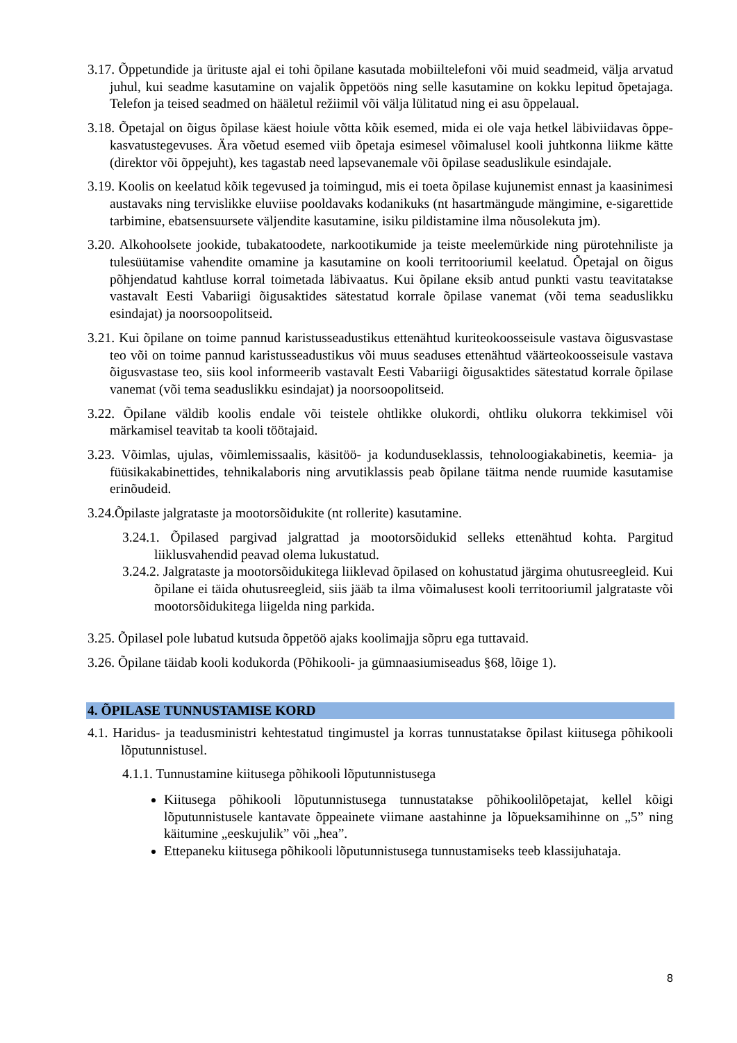3.17. Õppetundide ja ürituste ajal ei tohi õpilane kasutada mobiiltelefoni või muid seadmeid, välja arvatud juhul, kui seadme kasutamine on vajalik õppetöös ning selle kasutamine on kokku lepitud õpetajaga. Telefon ja teised seadmed on hääletul režiimil või välja lülitatud ning ei asu õppelaual.
3.18. Õpetajal on õigus õpilase käest hoiule võtta kõik esemed, mida ei ole vaja hetkel läbiviidavas õppe-kasvatustegevuses. Ära võetud esemed viib õpetaja esimesel võimalusel kooli juhtkonna liikme kätte (direktor või õppejuht), kes tagastab need lapsevanemale või õpilase seaduslikule esindajale.
3.19. Koolis on keelatud kõik tegevused ja toimingud, mis ei toeta õpilase kujunemist ennast ja kaasinimesi austavaks ning tervislikke eluviise pooldavaks kodanikuks (nt hasartmängude mängimine, e-sigarettide tarbimine, ebatsensuursete väljendite kasutamine, isiku pildistamine ilma nõusolekuta jm).
3.20. Alkohoolsete jookide, tubakatoodete, narkootikumide ja teiste meelemürkide ning pürotehniliste ja tulesüütamise vahendite omamine ja kasutamine on kooli territooriumil keelatud. Õpetajal on õigus põhjendatud kahtluse korral toimetada läbivaatus. Kui õpilane eksib antud punkti vastu teavitatakse vastavalt Eesti Vabariigi õigusaktides sätestatud korrale õpilase vanemat (või tema seaduslikku esindajat) ja noorsoopolitseid.
3.21. Kui õpilane on toime pannud karistusseadustikus ettenähtud kuriteokoosseisule vastava õigusvastase teo või on toime pannud karistusseadustikus või muus seaduses ettenähtud väärteokoosseisule vastava õigusvastase teo, siis kool informeerib vastavalt Eesti Vabariigi õigusaktides sätestatud korrale õpilase vanemat (või tema seaduslikku esindajat) ja noorsoopolitseid.
3.22. Õpilane väldib koolis endale või teistele ohtlikke olukordi, ohtliku olukorra tekkimisel või märkamisel teavitab ta kooli töötajaid.
3.23. Võimlas, ujulas, võimlemissaalis, käsitöö- ja kodunduseklassis, tehnoloogiakabinetis, keemia- ja füüsikakabinettides, tehnikalaboris ning arvutiklassis peab õpilane täitma nende ruumide kasutamise erinõudeid.
3.24.Õpilaste jalgrataste ja mootorsõidukite (nt rollerite) kasutamine.
3.24.1. Õpilased pargivad jalgrattad ja mootorsõidukid selleks ettenähtud kohta. Pargitud liiklusvahendid peavad olema lukustatud.
3.24.2. Jalgrataste ja mootorsõidukitega liiklevad õpilased on kohustatud järgima ohutusreegleid. Kui õpilane ei täida ohutusreegleid, siis jääb ta ilma võimalusest kooli territooriumil jalgrataste või mootorsõidukitega liigelda ning parkida.
3.25. Õpilasel pole lubatud kutsuda õppetöö ajaks koolimajja sõpru ega tuttavaid.
3.26. Õpilane täidab kooli kodukorda (Põhikooli- ja gümnaasiumiseadus §68, lõige 1).
4. ÕPILASE TUNNUSTAMISE KORD
4.1. Haridus- ja teadusministri kehtestatud tingimustel ja korras tunnustatakse õpilast kiitusega põhikooli lõputunnistusel.
4.1.1. Tunnustamine kiitusega põhikooli lõputunnistusega
Kiitusega põhikooli lõputunnistusega tunnustatakse põhikoolilõpetajat, kellel kõigi lõputunnistusele kantavate õppeainete viimane aastahinne ja lõpueksamihinne on „5” ning käitumine „eeskujulik” või „hea”.
Ettepaneku kiitusega põhikooli lõputunnistusega tunnustamiseks teeb klassijuhataja.
8